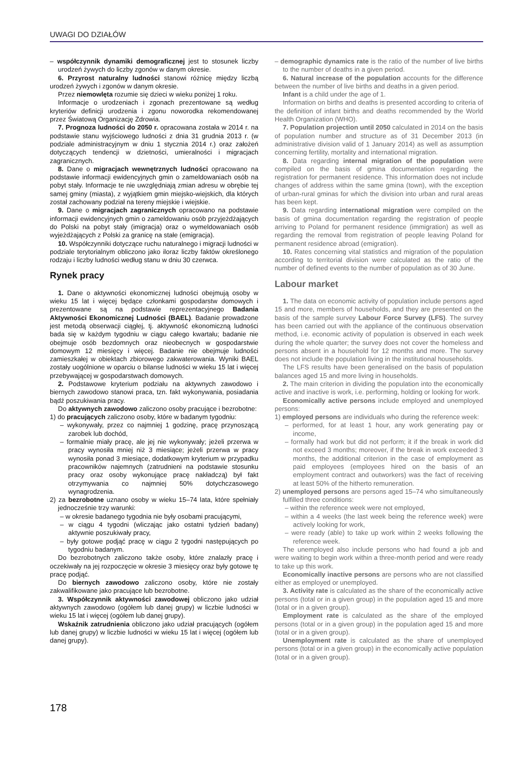UWAGI DO DZIAŁÓW
– współczynnik dynamiki demograficznej jest to stosunek liczby urodzeń żywych do liczby zgonów w danym okresie.
6. Przyrost naturalny ludności stanowi różnicę między liczbą urodzeń żywych i zgonów w danym okresie.
Przez niemowlęta rozumie się dzieci w wieku poniżej 1 roku.
Informacje o urodzeniach i zgonach prezentowane są według kryteriów definicji urodzenia i zgonu noworodka rekomendowanej przez Światową Organizację Zdrowia.
7. Prognoza ludności do 2050 r. opracowana została w 2014 r. na podstawie stanu wyjściowego ludności z dnia 31 grudnia 2013 r. (w podziale administracyjnym w dniu 1 stycznia 2014 r.) oraz założeń dotyczących tendencji w dzietności, umieralności i migracjach zagranicznych.
8. Dane o migracjach wewnętrznych ludności opracowano na podstawie informacji ewidencyjnych gmin o zameldowaniach osób na pobyt stały. Informacje te nie uwzględniają zmian adresu w obrębie tej samej gminy (miasta), z wyjątkiem gmin miejsko-wiejskich, dla których został zachowany podział na tereny miejskie i wiejskie.
9. Dane o migracjach zagranicznych opracowano na podstawie informacji ewidencyjnych gmin o zameldowaniu osób przyjeżdżających do Polski na pobyt stały (imigracja) oraz o wymeldowaniach osób wyjeżdżających z Polski za granicę na stałe (emigracja).
10. Współczynniki dotyczące ruchu naturalnego i migracji ludności w podziale terytorialnym obliczono jako iloraz liczby faktów określonego rodzaju i liczby ludności według stanu w dniu 30 czerwca.
Rynek pracy
1. Dane o aktywności ekonomicznej ludności obejmują osoby w wieku 15 lat i więcej będące członkami gospodarstw domowych i prezentowane są na podstawie reprezentacyjnego Badania Aktywności Ekonomicznej Ludności (BAEL). Badanie prowadzone jest metodą obserwacji ciągłej, tj. aktywność ekonomiczną ludności bada się w każdym tygodniu w ciągu całego kwartału; badanie nie obejmuje osób bezdomnych oraz nieobecnych w gospodarstwie domowym 12 miesięcy i więcej. Badanie nie obejmuje ludności zamieszkałej w obiektach zbiorowego zakwaterowania. Wyniki BAEL zostały uogólnione w oparciu o bilanse ludności w wieku 15 lat i więcej przebywającej w gospodarstwach domowych.
2. Podstawowe kryterium podziału na aktywnych zawodowo i biernych zawodowo stanowi praca, tzn. fakt wykonywania, posiadania bądź poszukiwania pracy.
Do aktywnych zawodowo zaliczono osoby pracujące i bezrobotne:
1) do pracujących zaliczono osoby, które w badanym tygodniu:
– wykonywały, przez co najmniej 1 godzinę, pracę przynoszącą zarobek lub dochód,
– formalnie miały pracę, ale jej nie wykonywały; jeżeli przerwa w pracy wynosiła mniej niż 3 miesiące; jeżeli przerwa w pracy wynosiła ponad 3 miesiące, dodatkowym kryterium w przypadku pracowników najemnych (zatrudnieni na podstawie stosunku pracy oraz osoby wykonujące pracę nakładczą) był fakt otrzymywania co najmniej 50% dotychczasowego wynagrodzenia.
2) za bezrobotne uznano osoby w wieku 15–74 lata, które spełniały jednocześnie trzy warunki:
– w okresie badanego tygodnia nie były osobami pracującymi,
– w ciągu 4 tygodni (wliczając jako ostatni tydzień badany) aktywnie poszukiwały pracy,
– były gotowe podjąć pracę w ciągu 2 tygodni następujących po tygodniu badanym.
Do bezrobotnych zaliczono także osoby, które znalazły pracę i oczekiwały na jej rozpoczęcie w okresie 3 miesięcy oraz były gotowe tę pracę podjąć.
Do biernych zawodowo zaliczono osoby, które nie zostały zakwalifikowane jako pracujące lub bezrobotne.
3. Współczynnik aktywności zawodowej obliczono jako udział aktywnych zawodowo (ogółem lub danej grupy) w liczbie ludności w wieku 15 lat i więcej (ogółem lub danej grupy).
Wskaźnik zatrudnienia obliczono jako udział pracujących (ogółem lub danej grupy) w liczbie ludności w wieku 15 lat i więcej (ogółem lub danej grupy).
– demographic dynamics rate is the ratio of the number of live births to the number of deaths in a given period.
6. Natural increase of the population accounts for the difference between the number of live births and deaths in a given period.
Infant is a child under the age of 1.
Information on births and deaths is presented according to criteria of the definition of infant births and deaths recommended by the World Health Organization (WHO).
7. Population projection until 2050 calculated in 2014 on the basis of population number and structure as of 31 December 2013 (in administrative division valid of 1 January 2014) as well as assumption concerning fertility, mortality and international migration.
8. Data regarding internal migration of the population were compiled on the basis of gmina documentation regarding the registration for permanent residence. This information does not include changes of address within the same gmina (town), with the exception of urban-rural gminas for which the division into urban and rural areas has been kept.
9. Data regarding international migration were compiled on the basis of gmina documentation regarding the registration of people arriving to Poland for permanent residence (immigration) as well as regarding the removal from registration of people leaving Poland for permanent residence abroad (emigration).
10. Rates concerning vital statistics and migration of the population according to territorial division were calculated as the ratio of the number of defined events to the number of population as of 30 June.
Labour market
1. The data on economic activity of population include persons aged 15 and more, members of households, and they are presented on the basis of the sample survey Labour Force Survey (LFS). The survey has been carried out with the appliance of the continuous observation method, i.e. economic activity of population is observed in each week during the whole quarter; the survey does not cover the homeless and persons absent in a household for 12 months and more. The survey does not include the population living in the institutional households.
The LFS results have been generalised on the basis of population balances aged 15 and more living in households.
2. The main criterion in dividing the population into the economically active and inactive is work, i.e. performing, holding or looking for work.
Economically active persons include employed and unemployed persons:
1) employed persons are individuals who during the reference week:
– performed, for at least 1 hour, any work generating pay or income,
– formally had work but did not perform; it if the break in work did not exceed 3 months; moreover, if the break in work exceeded 3 months, the additional criterion in the case of employment as paid employees (employees hired on the basis of an employment contract and outworkers) was the fact of receiving at least 50% of the hitherto remuneration.
2) unemployed persons are persons aged 15–74 who simultaneously fulfilled three conditions:
– within the reference week were not employed,
– within a 4 weeks (the last week being the reference week) were actively looking for work,
– were ready (able) to take up work within 2 weeks following the reference week.
The unemployed also include persons who had found a job and were waiting to begin work within a three-month period and were ready to take up this work.
Economically inactive persons are persons who are not classified either as employed or unemployed.
3. Activity rate is calculated as the share of the economically active persons (total or in a given group) in the population aged 15 and more (total or in a given group).
Employment rate is calculated as the share of the employed persons (total or in a given group) in the population aged 15 and more (total or in a given group).
Unemployment rate is calculated as the share of unemployed persons (total or in a given group) in the economically active population (total or in a given group).
178